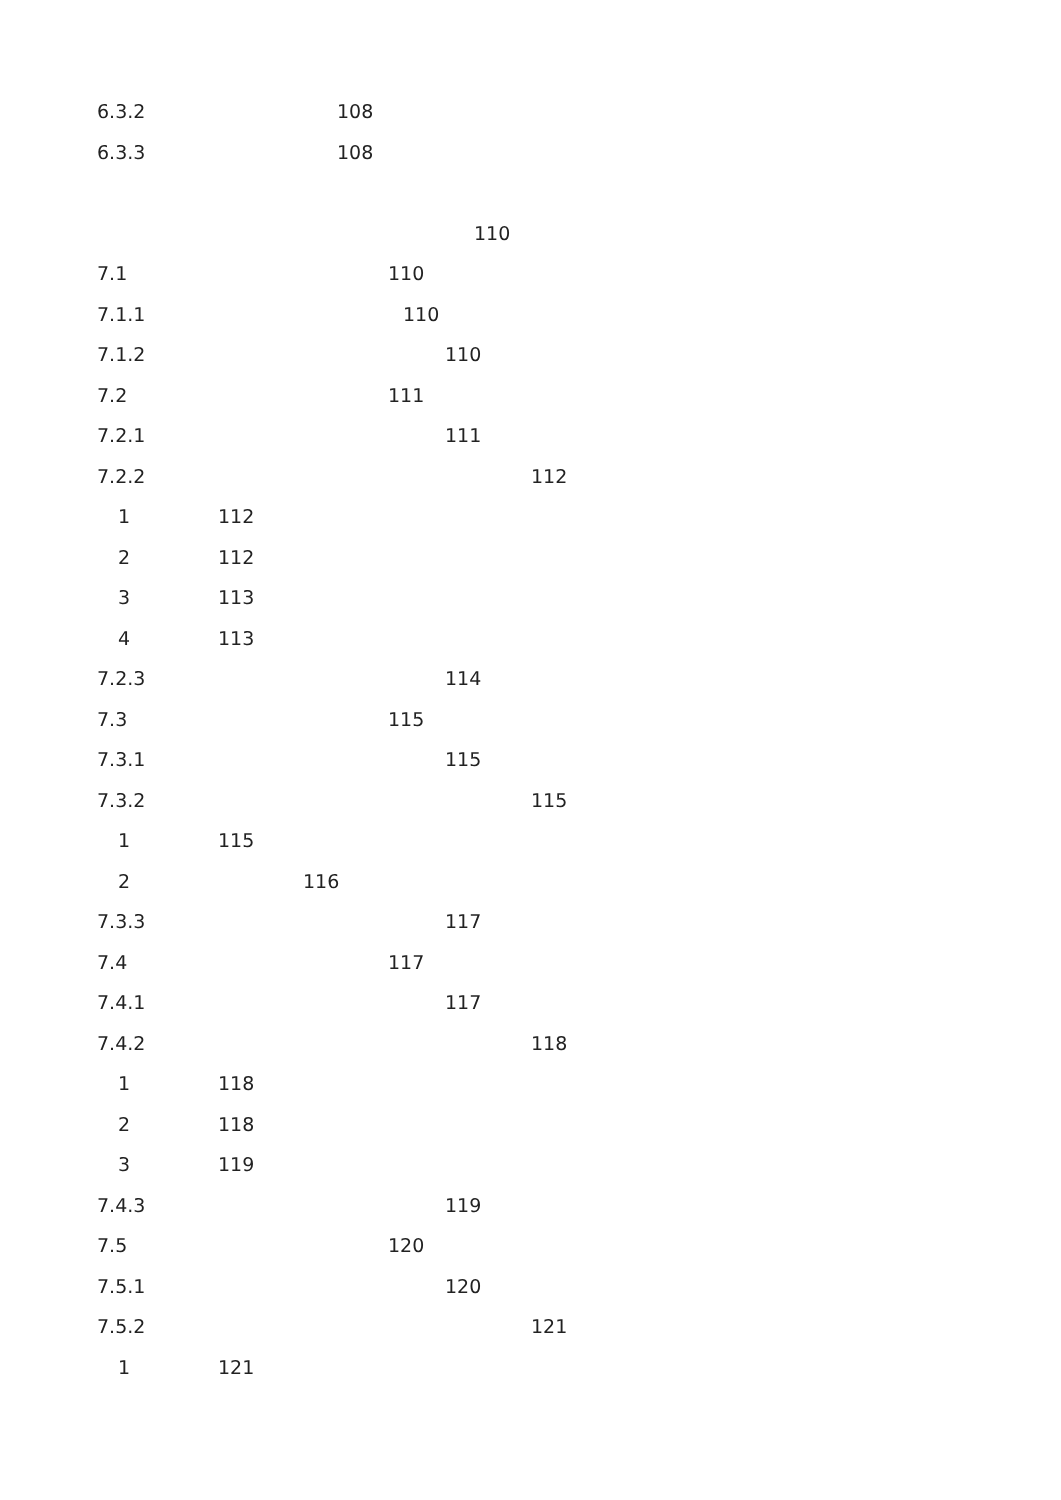6.3.2 108
6.3.3 108 110
7.1 110
7.1.1 110
7.1.2 110
7.2 111
7.2.1 111
7.2.2 112
1 112
2 112
3 113
4 113
7.2.3 114
7.3 115
7.3.1 115
7.3.2 115
1 115
2 116
7.3.3 117
7.4 117
7.4.1 117
7.4.2 118
1 118
2 118
3 119
7.4.3 119
7.5 120
7.5.1 120
7.5.2 121
1 121